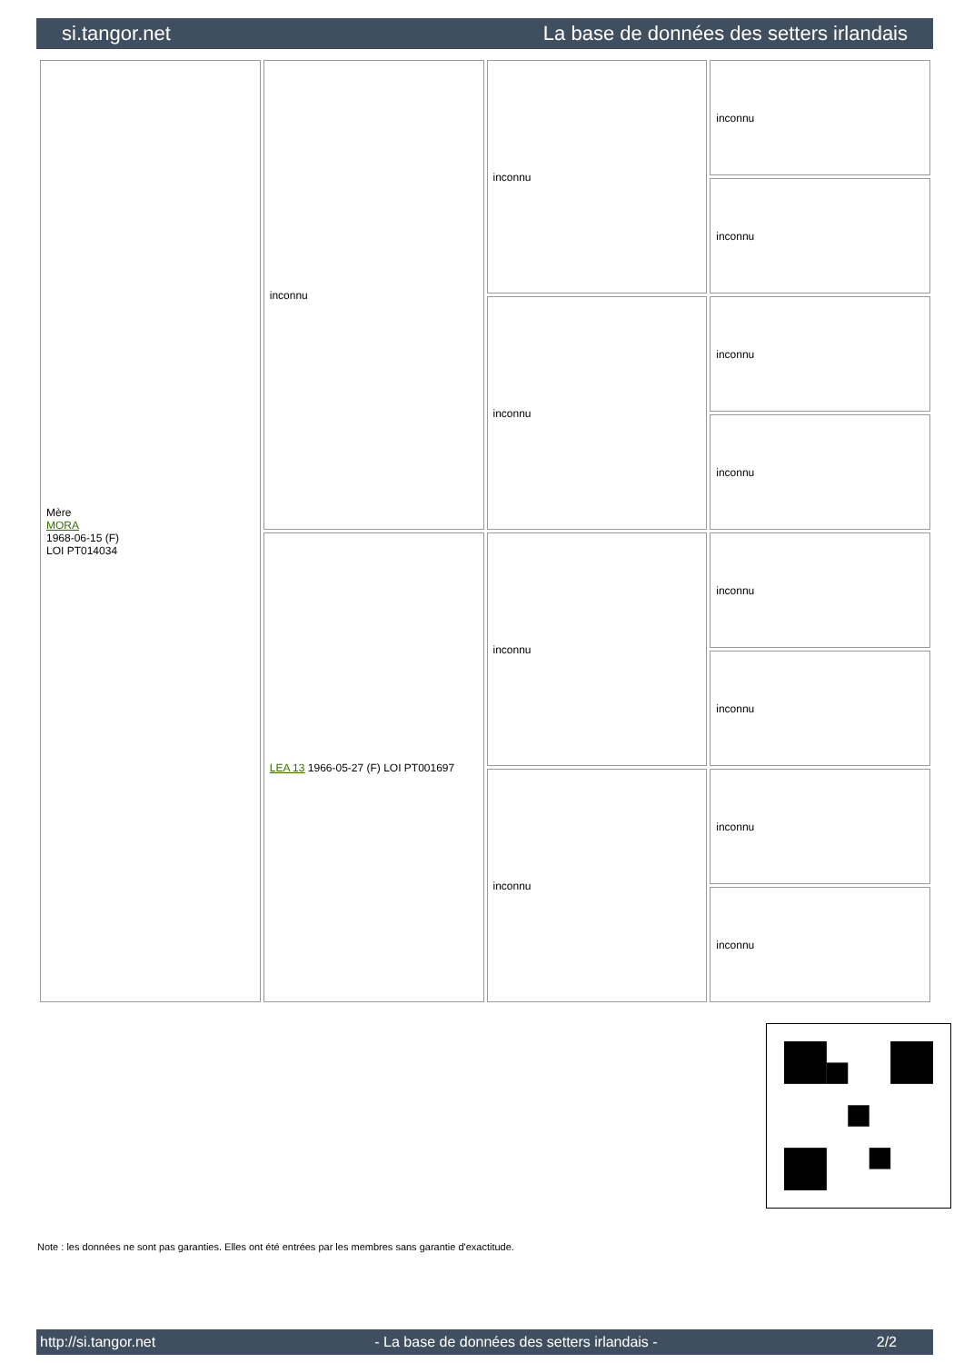si.tangor.net La base de données des setters irlandais
| Mère MORA 1968-06-15 (F) LOI PT014034 | inconnu | inconnu | inconnu |
| | | | inconnu |
| | | inconnu | inconnu |
| | | | inconnu |
| | LEA 13 1966-05-27 (F) LOI PT001697 | inconnu | inconnu |
| | | | inconnu |
| | | inconnu | inconnu |
| | | | inconnu |
Note : les données ne sont pas garanties. Elles ont été entrées par les membres sans garantie d'exactitude.
http://si.tangor.net - La base de données des setters irlandais - 2/2